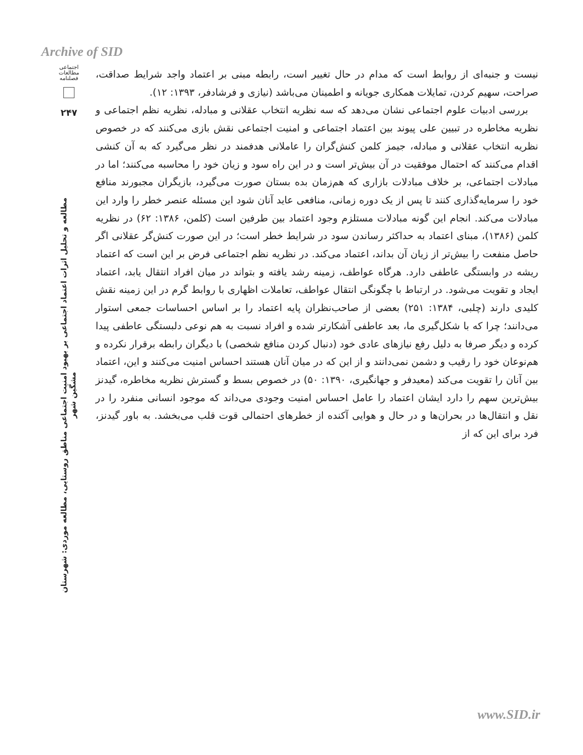Archive of SID
اجتماعی
مطالعات
فصلنامه
۲۴۷
مطالعه و تحلیل اثرات اعتماد اجتماعی بر بهبود امنیت اجتماعی مناطق روستایی، مطالعه موردی: شهرستان مشگین شهر
نیست و جنبه‌ای از روابط است که مدام در حال تغییر است، رابطه مبنی بر اعتماد واجد شرایط صداقت، صراحت، سهیم کردن، تمایلات همکاری جویانه و اطمینان می‌باشد (نیازی و فرشادفر، ۱۳۹۳: ۱۲).
بررسی ادبیات علوم اجتماعی نشان می‌دهد که سه نظریه انتخاب عقلانی و مبادله، نظریه نظم اجتماعی و نظریه مخاطره در تبیین علی پیوند بین اعتماد اجتماعی و امنیت اجتماعی نقش بازی می‌کنند که در خصوص نظریه انتخاب عقلانی و مبادله، جیمز کلمن کنش‌گران را عاملانی هدفمند در نظر می‌گیرد که به آن کنشی اقدام می‌کنند که احتمال موفقیت در آن بیش‌تر است و در این راه سود و زیان خود را محاسبه می‌کنند؛ اما در مبادلات اجتماعی، بر خلاف مبادلات بازاری که هم‌زمان بده بستان صورت می‌گیرد، بازیگران مجبورند منافع خود را سرمایه‌گذاری کنند تا پس از یک دوره زمانی، منافعی عاید آنان شود این مسئله عنصر خطر را وارد این مبادلات می‌کند. انجام این گونه مبادلات مستلزم وجود اعتماد بین طرفین است (کلمن، ۱۳۸۶: ۶۲) در نظریه کلمن (۱۳۸۶)، مبنای اعتماد به حداکثر رساندن سود در شرایط خطر است؛ در این صورت کنش‌گر عقلانی اگر حاصل منفعت را بیش‌تر از زیان آن بداند، اعتماد می‌کند. در نظریه نظم اجتماعی فرض بر این است که اعتماد ریشه در وابستگی عاطفی دارد. هرگاه عواطف، زمینه رشد یافته و بتواند در میان افراد انتقال یابد، اعتماد ایجاد و تقویت می‌شود. در ارتباط با چگونگی انتقال عواطف، تعاملات اظهاری با روابط گرم در این زمینه نقش کلیدی دارند (چلبی، ۱۳۸۴: ۲۵۱) بعضی از صاحب‌نظران پایه اعتماد را بر اساس احساسات جمعی استوار می‌دانند؛ چرا که با شکل‌گیری ما، بعد عاطفی آشکارتر شده و افراد نسبت به هم نوعی دلبستگی عاطفی پیدا کرده و دیگر صرفا به دلیل رفع نیازهای عادی خود (دنبال کردن منافع شخصی) با دیگران رابطه برقرار نکرده و هم‌نوعان خود را رقیب و دشمن نمی‌دانند و از این که در میان آنان هستند احساس امنیت می‌کنند و این، اعتماد بین آنان را تقویت می‌کند (معیدفر و جهانگیری، ۱۳۹۰: ۵۰) در خصوص بسط و گسترش نظریه مخاطره، گیدنز بیش‌ترین سهم را دارد ایشان اعتماد را عامل احساس امنیت وجودی می‌داند که موجود انسانی منفرد را در نقل و انتقال‌ها در بحران‌ها و در حال و هوایی آکنده از خطرهای احتمالی قوت قلب می‌بخشد. به باور گیدنز، فرد برای این که از
www.SID.ir